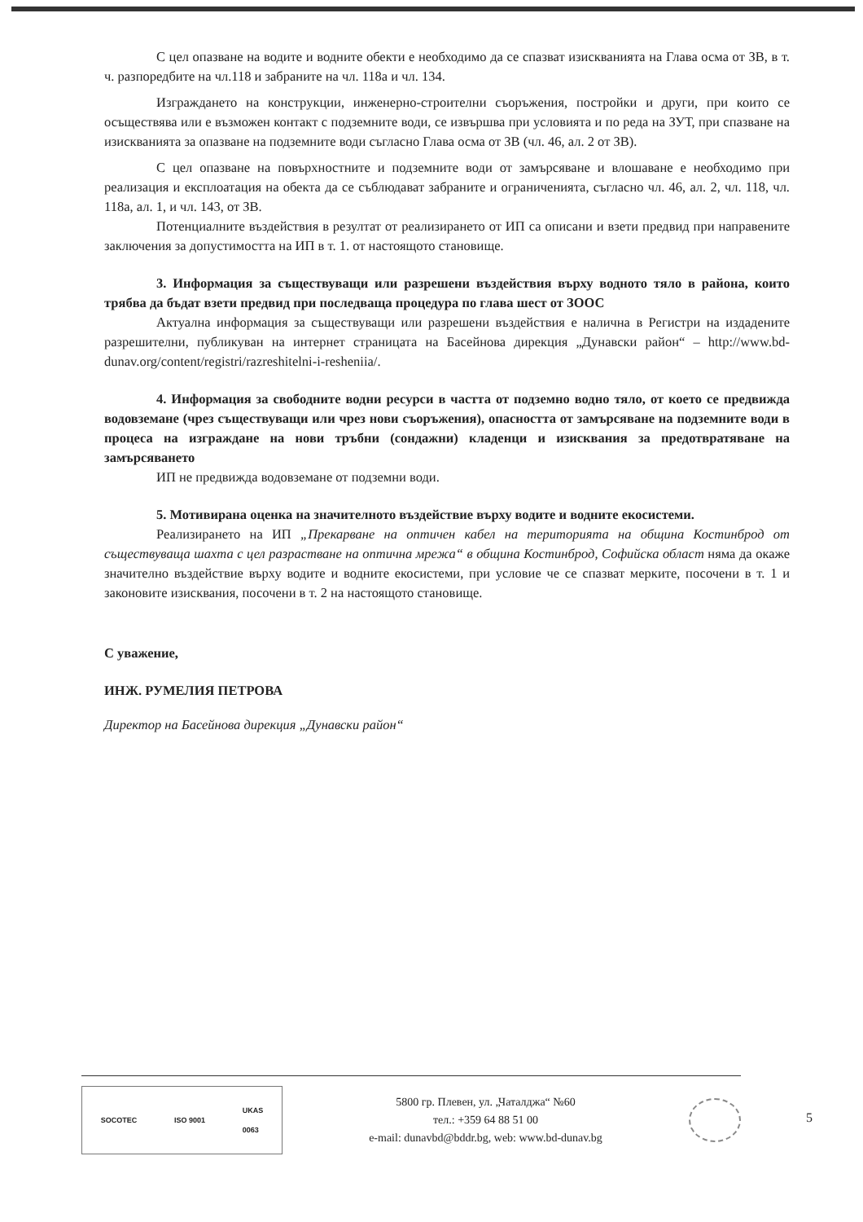С цел опазване на водите и водните обекти е необходимо да се спазват изискванията на Глава осма от ЗВ, в т. ч. разпоредбите на чл.118 и забраните на чл. 118а и чл. 134.
Изграждането на конструкции, инженерно-строителни съоръжения, постройки и други, при които се осъществява или е възможен контакт с подземните води, се извършва при условията и по реда на ЗУТ, при спазване на изискванията за опазване на подземните води съгласно Глава осма от ЗВ (чл. 46, ал. 2 от ЗВ).
С цел опазване на повърхностните и подземните води от замърсяване и влошаване е необходимо при реализация и експлоатация на обекта да се съблюдават забраните и ограниченията, съгласно чл. 46, ал. 2, чл. 118, чл. 118а, ал. 1, и чл. 143, от ЗВ.
Потенциалните въздействия в резултат от реализирането от ИП са описани и взети предвид при направените заключения за допустимостта на ИП в т. 1. от настоящото становище.
3. Информация за съществуващи или разрешени въздействия върху водното тяло в района, които трябва да бъдат взети предвид при последваща процедура по глава шест от ЗООС
Актуална информация за съществуващи или разрешени въздействия е налична в Регистри на издадените разрешителни, публикуван на интернет страницата на Басейнова дирекция „Дунавски район“ – http://www.bd-dunav.org/content/registri/razreshitelni-i-resheniia/.
4. Информация за свободните водни ресурси в частта от подземно водно тяло, от което се предвижда водовземане (чрез съществуващи или чрез нови съоръжения), опасността от замърсяване на подземните води в процеса на изграждане на нови тръбни (сондажни) кладенци и изисквания за предотвратяване на замърсяването
ИП не предвижда водовземане от подземни води.
5. Мотивирана оценка на значителното въздействие върху водите и водните екосистеми.
Реализирането на ИП „Прекарване на оптичен кабел на територията на община Костинброд от съществуваща шахта с цел разрастване на оптична мрежа“ в община Костинброд, Софийска област няма да окаже значително въздействие върху водите и водните екосистеми, при условие че се спазват мерките, посочени в т. 1 и законовите изисквания, посочени в т. 2 на настоящото становище.
С уважение,
ИНЖ. РУМЕЛИЯ ПЕТРОВА
Директор на Басейнова дирекция „Дунавски район“
SOCOTEC ISO 9001 UKAS
0063
5800 гр. Плевен, ул. „Чаталджа“ №60
тел.: +359 64 88 51 00
e-mail: dunavbd@bddr.bg, web: www.bd-dunav.bg
5